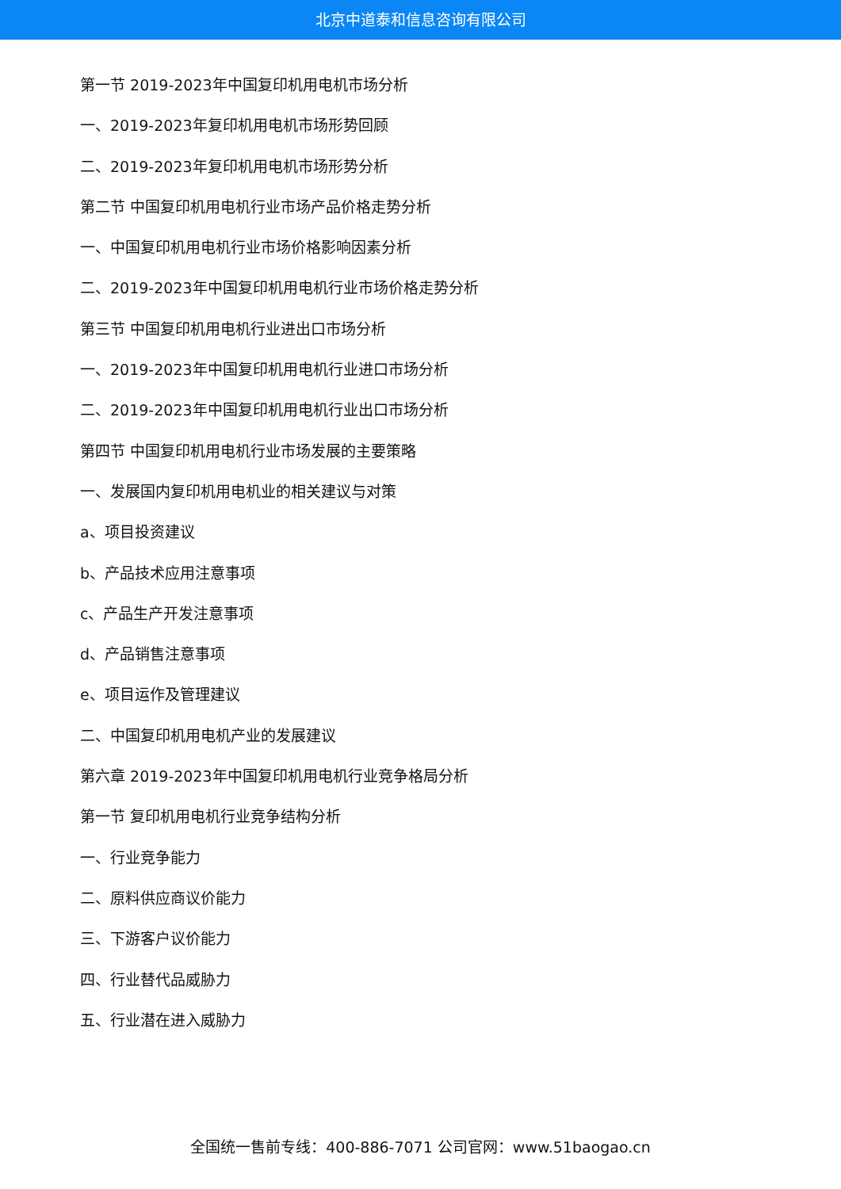北京中道泰和信息咨询有限公司
第一节 2019-2023年中国复印机用电机市场分析
一、2019-2023年复印机用电机市场形势回顾
二、2019-2023年复印机用电机市场形势分析
第二节 中国复印机用电机行业市场产品价格走势分析
一、中国复印机用电机行业市场价格影响因素分析
二、2019-2023年中国复印机用电机行业市场价格走势分析
第三节 中国复印机用电机行业进出口市场分析
一、2019-2023年中国复印机用电机行业进口市场分析
二、2019-2023年中国复印机用电机行业出口市场分析
第四节 中国复印机用电机行业市场发展的主要策略
一、发展国内复印机用电机业的相关建议与对策
a、项目投资建议
b、产品技术应用注意事项
c、产品生产开发注意事项
d、产品销售注意事项
e、项目运作及管理建议
二、中国复印机用电机产业的发展建议
第六章 2019-2023年中国复印机用电机行业竞争格局分析
第一节 复印机用电机行业竞争结构分析
一、行业竞争能力
二、原料供应商议价能力
三、下游客户议价能力
四、行业替代品威胁力
五、行业潜在进入威胁力
全国统一售前专线：400-886-7071 公司官网：www.51baogao.cn